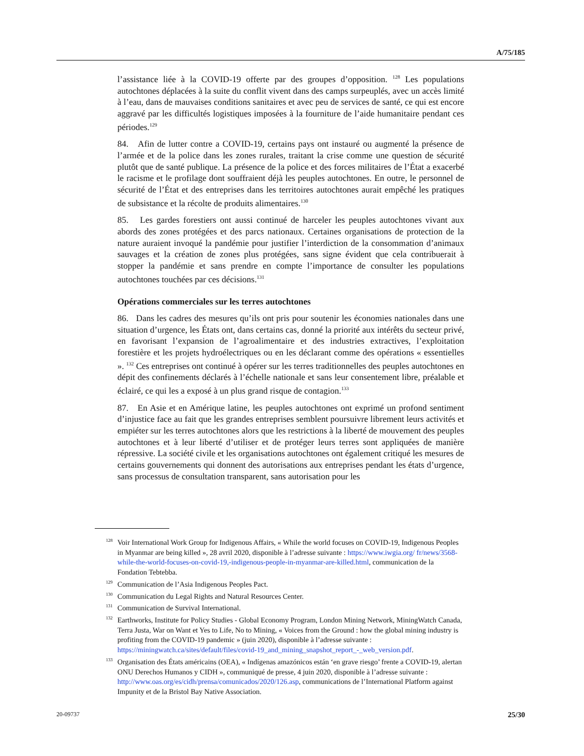A/75/185
l’assistance liée à la COVID-19 offerte par des groupes d’opposition. <sup>128</sup> Les populations autochtones déplacées à la suite du conflit vivent dans des camps surpeuplés, avec un accès limité à l’eau, dans de mauvaises conditions sanitaires et avec peu de services de santé, ce qui est encore aggravé par les difficultés logistiques imposées à la fourniture de l’aide humanitaire pendant ces périodes.<sup>129</sup>
84. Afin de lutter contre a COVID-19, certains pays ont instauré ou augmenté la présence de l’armée et de la police dans les zones rurales, traitant la crise comme une question de sécurité plutôt que de santé publique. La présence de la police et des forces militaires de l’État a exacerbé le racisme et le profilage dont souffraient déjà les peuples autochtones. En outre, le personnel de sécurité de l’État et des entreprises dans les territoires autochtones aurait empêché les pratiques de subsistance et la récolte de produits alimentaires.<sup>130</sup>
85. Les gardes forestiers ont aussi continué de harceler les peuples autochtones vivant aux abords des zones protégées et des parcs nationaux. Certaines organisations de protection de la nature auraient invoqué la pandémie pour justifier l’interdiction de la consommation d’animaux sauvages et la création de zones plus protégées, sans signe évident que cela contribuerait à stopper la pandémie et sans prendre en compte l’importance de consulter les populations autochtones touchées par ces décisions.<sup>131</sup>
Opérations commerciales sur les terres autochtones
86. Dans les cadres des mesures qu’ils ont pris pour soutenir les économies nationales dans une situation d’urgence, les États ont, dans certains cas, donné la priorité aux intérêts du secteur privé, en favorisant l’expansion de l’agroalimentaire et des industries extractives, l’exploitation forestière et les projets hydroélectriques ou en les déclarant comme des opérations « essentielles ». <sup>132</sup> Ces entreprises ont continué à opérer sur les terres traditionnelles des peuples autochtones en dépit des confinements déclarés à l’échelle nationale et sans leur consentement libre, préalable et éclairé, ce qui les a exposé à un plus grand risque de contagion.<sup>133</sup>
87. En Asie et en Amérique latine, les peuples autochtones ont exprimé un profond sentiment d’injustice face au fait que les grandes entreprises semblent poursuivre librement leurs activités et empiéter sur les terres autochtones alors que les restrictions à la liberté de mouvement des peuples autochtones et à leur liberté d’utiliser et de protéger leurs terres sont appliquées de manière répressive. La société civile et les organisations autochtones ont également critiqué les mesures de certains gouvernements qui donnent des autorisations aux entreprises pendant les états d’urgence, sans processus de consultation transparent, sans autorisation pour les
<sup>128</sup> Voir International Work Group for Indigenous Affairs, « While the world focuses on COVID-19, Indigenous Peoples in Myanmar are being killed », 28 avril 2020, disponible à l’adresse suivante : https://www.iwgia.org/ fr/news/3568-while-the-world-focuses-on-covid-19,-indigenous-people-in-myanmar-are-killed.html, communication de la Fondation Tebtebba.
<sup>129</sup> Communication de l’Asia Indigenous Peoples Pact.
<sup>130</sup> Communication du Legal Rights and Natural Resources Center.
<sup>131</sup> Communication de Survival International.
<sup>132</sup> Earthworks, Institute for Policy Studies - Global Economy Program, London Mining Network, MiningWatch Canada, Terra Justa, War on Want et Yes to Life, No to Mining, « Voices from the Ground : how the global mining industry is profiting from the COVID-19 pandemic » (juin 2020), disponible à l’adresse suivante : https://miningwatch.ca/sites/default/files/covid-19_and_mining_snapshot_report_-_web_version.pdf.
<sup>133</sup> Organisation des États américains (OEA), « Indígenas amazónicos están ‘en grave riesgo’ frente a COVID-19, alertan ONU Derechos Humanos y CIDH », communiqué de presse, 4 juin 2020, disponible à l’adresse suivante : http://www.oas.org/es/cidh/prensa/comunicados/2020/126.asp, communications de l’International Platform against Impunity et de la Bristol Bay Native Association.
20-09737 25/30